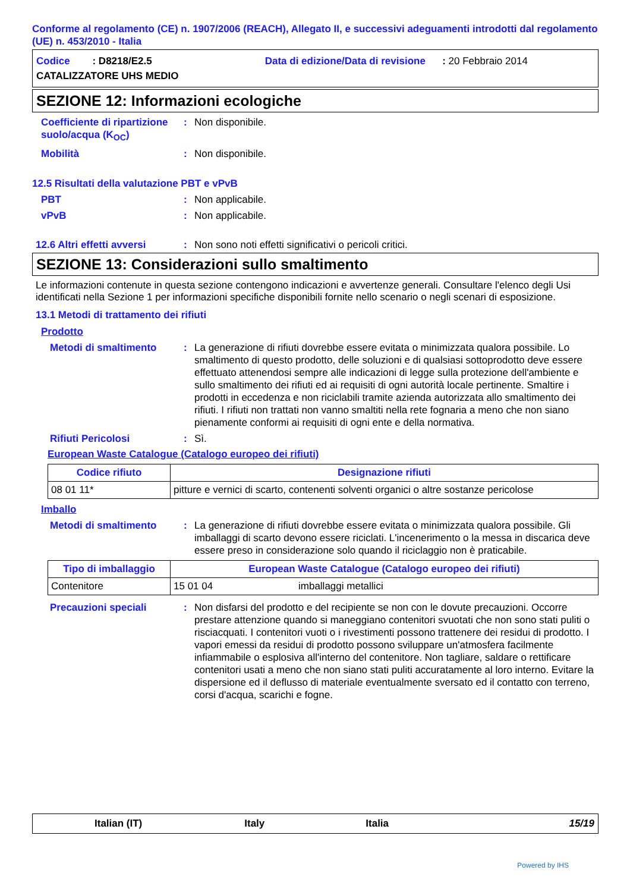Conforme al regolamento (CE) n. 1907/2006 (REACH), Allegato II, e successivi adeguamenti introdotti dal regolamento (UE) n. 453/2010 - Italia
Codice : D8218/E2.5 Data di edizione/Data di revisione : 20 Febbraio 2014
CATALIZZATORE UHS MEDIO
SEZIONE 12: Informazioni ecologiche
Coefficiente di ripartizione suolo/acqua (K<sub>OC</sub>)
: Non disponibile.
Mobilità : Non disponibile.
12.5 Risultati della valutazione PBT e vPvB
PBT : Non applicabile.
vPvB : Non applicabile.
12.6 Altri effetti avversi
: Non sono noti effetti significativi o pericoli critici.
SEZIONE 13: Considerazioni sullo smaltimento
Le informazioni contenute in questa sezione contengono indicazioni e avvertenze generali. Consultare l'elenco degli Usi identificati nella Sezione 1 per informazioni specifiche disponibili fornite nello scenario o negli scenari di esposizione.
13.1 Metodi di trattamento dei rifiuti
Prodotto
Metodi di smaltimento : La generazione di rifiuti dovrebbe essere evitata o minimizzata qualora possibile. Lo smaltimento di questo prodotto, delle soluzioni e di qualsiasi sottoprodotto deve essere effettuato attenendosi sempre alle indicazioni di legge sulla protezione dell'ambiente e sullo smaltimento dei rifiuti ed ai requisiti di ogni autorità locale pertinente. Smaltire i prodotti in eccedenza e non riciclabili tramite azienda autorizzata allo smaltimento dei rifiuti. I rifiuti non trattati non vanno smaltiti nella rete fognaria a meno che non siano pienamente conformi ai requisiti di ogni ente e della normativa.
Rifiuti Pericolosi : Sì.
European Waste Catalogue (Catalogo europeo dei rifiuti)
| Codice rifiuto | Designazione rifiuti |
| --- | --- |
| 08 01 11* | pitture e vernici di scarto, contenenti solventi organici o altre sostanze pericolose |
Imballo
Metodi di smaltimento : La generazione di rifiuti dovrebbe essere evitata o minimizzata qualora possibile. Gli imballaggi di scarto devono essere riciclati. L'incenerimento o la messa in discarica deve essere preso in considerazione solo quando il riciclaggio non è praticabile.
| Tipo di imballaggio | European Waste Catalogue (Catalogo europeo dei rifiuti) | |
| --- | --- | --- |
| Contenitore | 15 01 04 | imballaggi metallici |
Precauzioni speciali : Non disfarsi del prodotto e del recipiente se non con le dovute precauzioni. Occorre prestare attenzione quando si maneggiano contenitori svuotati che non sono stati puliti o risciacquati. I contenitori vuoti o i rivestimenti possono trattenere dei residui di prodotto. I vapori emessi da residui di prodotto possono sviluppare un'atmosfera facilmente infiammabile o esplosiva all'interno del contenitore. Non tagliare, saldare o rettificare contenitori usati a meno che non siano stati puliti accuratamente al loro interno. Evitare la dispersione ed il deflusso di materiale eventualmente sversato ed il contatto con terreno, corsi d'acqua, scarichi e fogne.
Italian (IT) Italy Italia 15/19
Powered by IHS